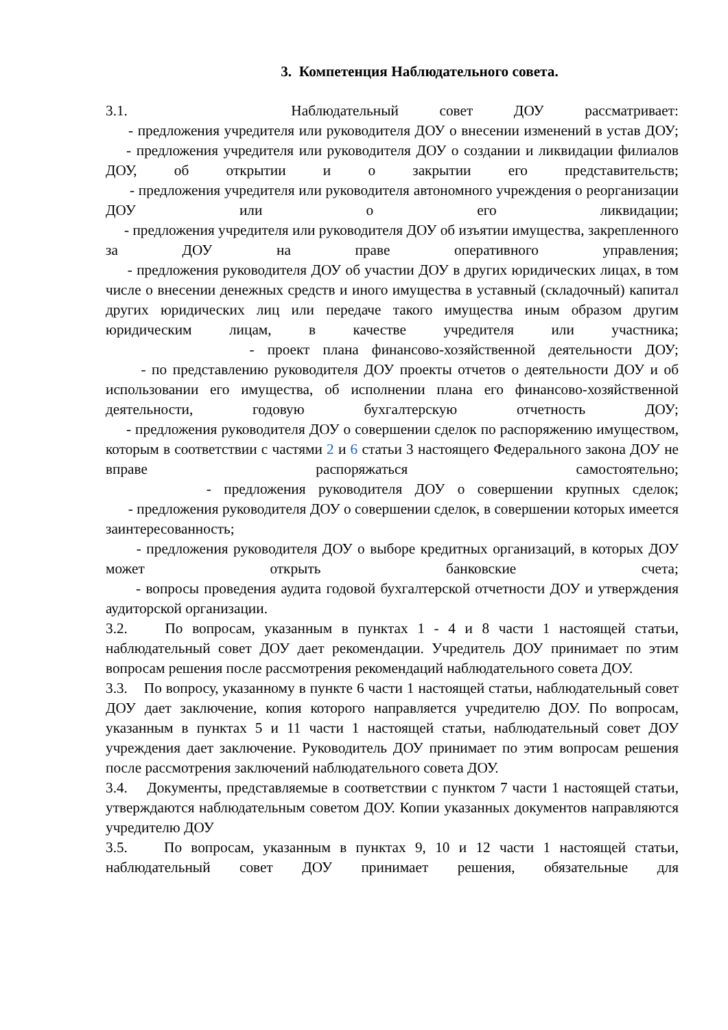3. Компетенция Наблюдательного совета.
3.1. Наблюдательный совет ДОУ рассматривает:
- предложения учредителя или руководителя ДОУ о внесении изменений в устав ДОУ;
- предложения учредителя или руководителя ДОУ о создании и ликвидации филиалов ДОУ, об открытии и о закрытии его представительств;
- предложения учредителя или руководителя автономного учреждения о реорганизации ДОУ или о его ликвидации;
- предложения учредителя или руководителя ДОУ об изъятии имущества, закрепленного за ДОУ на праве оперативного управления;
- предложения руководителя ДОУ об участии ДОУ в других юридических лицах, в том числе о внесении денежных средств и иного имущества в уставный (складочный) капитал других юридических лиц или передаче такого имущества иным образом другим юридическим лицам, в качестве учредителя или участника;
- проект плана финансово-хозяйственной деятельности ДОУ;
- по представлению руководителя ДОУ проекты отчетов о деятельности ДОУ и об использовании его имущества, об исполнении плана его финансово-хозяйственной деятельности, годовую бухгалтерскую отчетность ДОУ;
- предложения руководителя ДОУ о совершении сделок по распоряжению имуществом, которым в соответствии с частями 2 и 6 статьи 3 настоящего Федерального закона ДОУ не вправе распоряжаться самостоятельно;
- предложения руководителя ДОУ о совершении крупных сделок;
- предложения руководителя ДОУ о совершении сделок, в совершении которых имеется заинтересованность;
- предложения руководителя ДОУ о выборе кредитных организаций, в которых ДОУ может открыть банковские счета;
- вопросы проведения аудита годовой бухгалтерской отчетности ДОУ и утверждения аудиторской организации.
3.2. По вопросам, указанным в пунктах 1 - 4 и 8 части 1 настоящей статьи, наблюдательный совет ДОУ дает рекомендации. Учредитель ДОУ принимает по этим вопросам решения после рассмотрения рекомендаций наблюдательного совета ДОУ.
3.3. По вопросу, указанному в пункте 6 части 1 настоящей статьи, наблюдательный совет ДОУ дает заключение, копия которого направляется учредителю ДОУ. По вопросам, указанным в пунктах 5 и 11 части 1 настоящей статьи, наблюдательный совет ДОУ учреждения дает заключение. Руководитель ДОУ принимает по этим вопросам решения после рассмотрения заключений наблюдательного совета ДОУ.
3.4. Документы, представляемые в соответствии с пунктом 7 части 1 настоящей статьи, утверждаются наблюдательным советом ДОУ. Копии указанных документов направляются учредителю ДОУ
3.5. По вопросам, указанным в пунктах 9, 10 и 12 части 1 настоящей статьи, наблюдательный совет ДОУ принимает решения, обязательные для